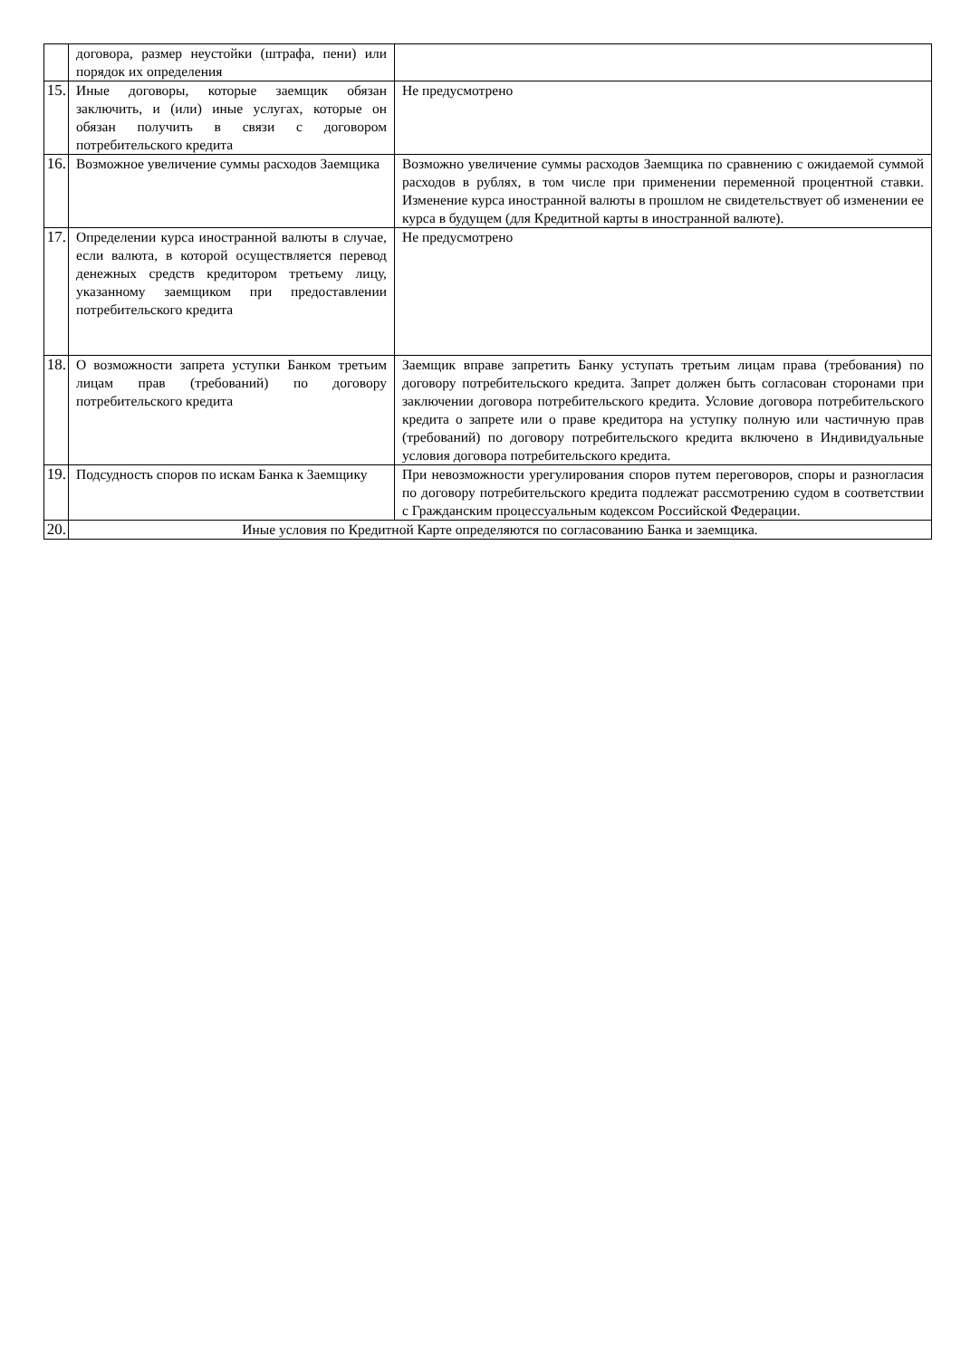| | договора, размер неустойки (штрафа, пени) или порядок их определения | |
| 15. | Иные договоры, которые заемщик обязан заключить, и (или) иные услугах, которые он обязан получить в связи с договором потребительского кредита | Не предусмотрено |
| 16. | Возможное увеличение суммы расходов Заемщика | Возможно увеличение суммы расходов Заемщика по сравнению с ожидаемой суммой расходов в рублях, в том числе при применении переменной процентной ставки. Изменение курса иностранной валюты в прошлом не свидетельствует об изменении ее курса в будущем (для Кредитной карты в иностранной валюте). |
| 17. | Определении курса иностранной валюты в случае, если валюта, в которой осуществляется перевод денежных средств кредитором третьему лицу, указанному заемщиком при предоставлении потребительского кредита | Не предусмотрено |
| 18. | О возможности запрета уступки Банком третьим лицам прав (требований) по договору потребительского кредита | Заемщик вправе запретить Банку уступать третьим лицам права (требования) по договору потребительского кредита. Запрет должен быть согласован сторонами при заключении договора потребительского кредита. Условие договора потребительского кредита о запрете или о праве кредитора на уступку полную или частичную прав (требований) по договору потребительского кредита включено в Индивидуальные условия договора потребительского кредита. |
| 19. | Подсудность споров по искам Банка к Заемщику | При невозможности урегулирования споров путем переговоров, споры и разногласия по договору потребительского кредита подлежат рассмотрению судом в соответствии с Гражданским процессуальным кодексом Российской Федерации. |
| 20. | Иные условия по Кредитной Карте определяются по согласованию Банка и заемщика. | |